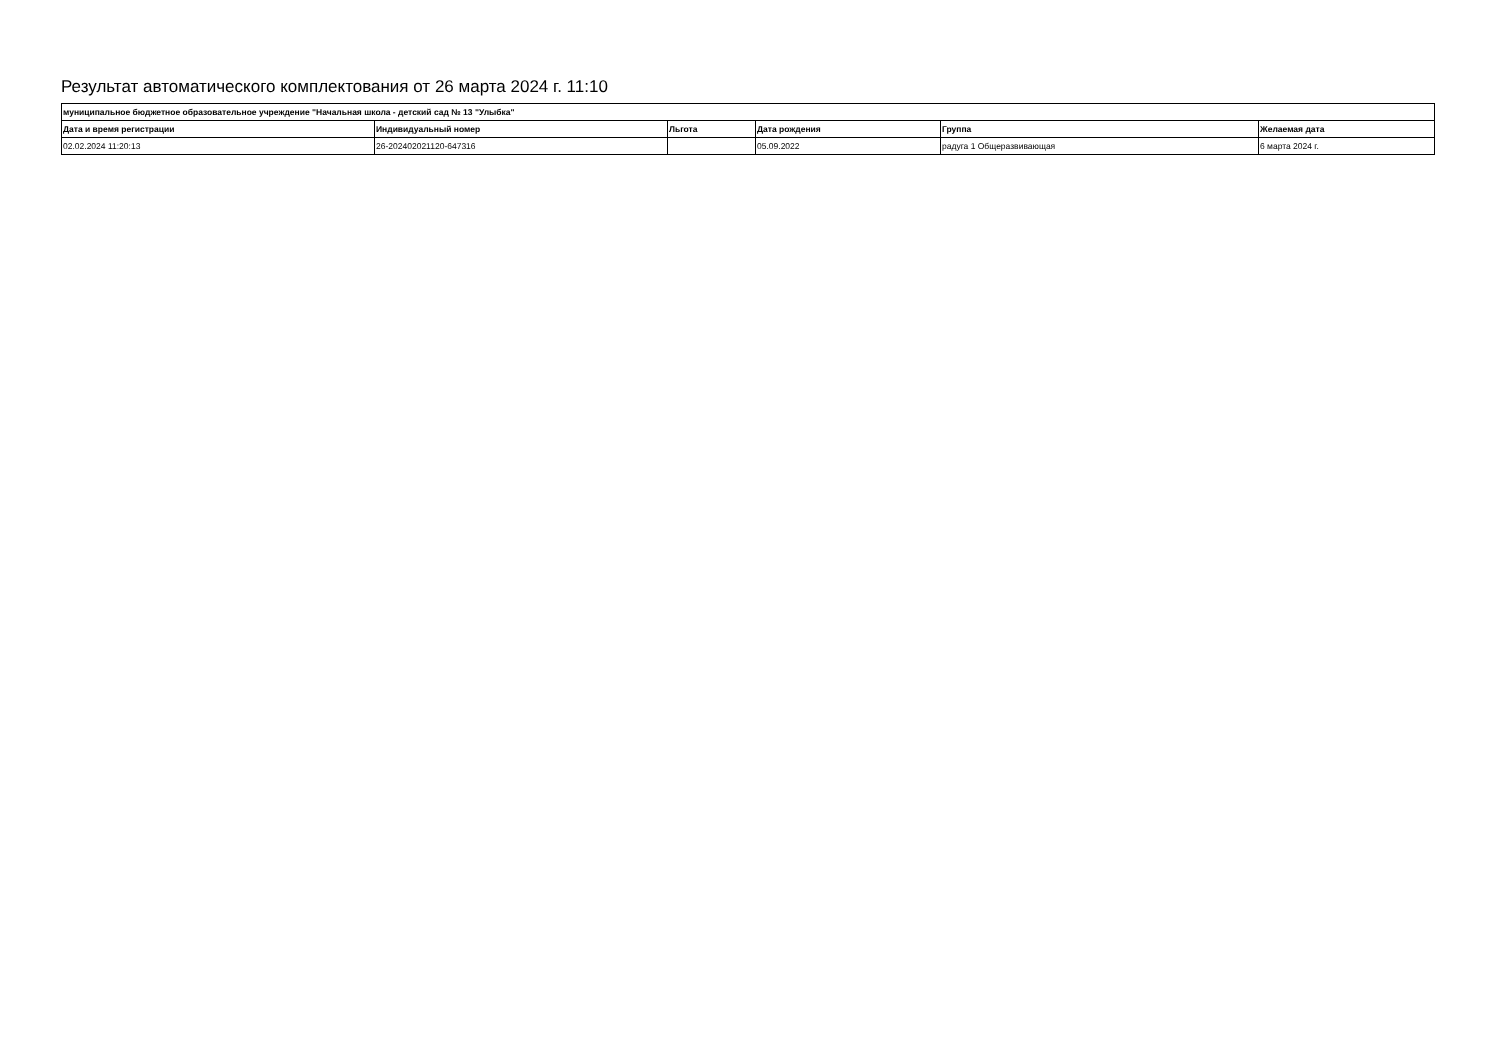Результат автоматического комплектования от 26 марта 2024 г. 11:10
| муниципальное бюджетное образовательное учреждение "Начальная школа - детский сад № 13 "Улыбка" | | | | | |
| --- | --- | --- | --- | --- | --- |
| Дата и время регистрации | Индивидуальный номер | Льгота | Дата рождения | Группа | Желаемая дата |
| 02.02.2024 11:20:13 | 26-202402021120-647316 | | 05.09.2022 | радуга 1 Общеразвивающая | 6 марта 2024 г. |